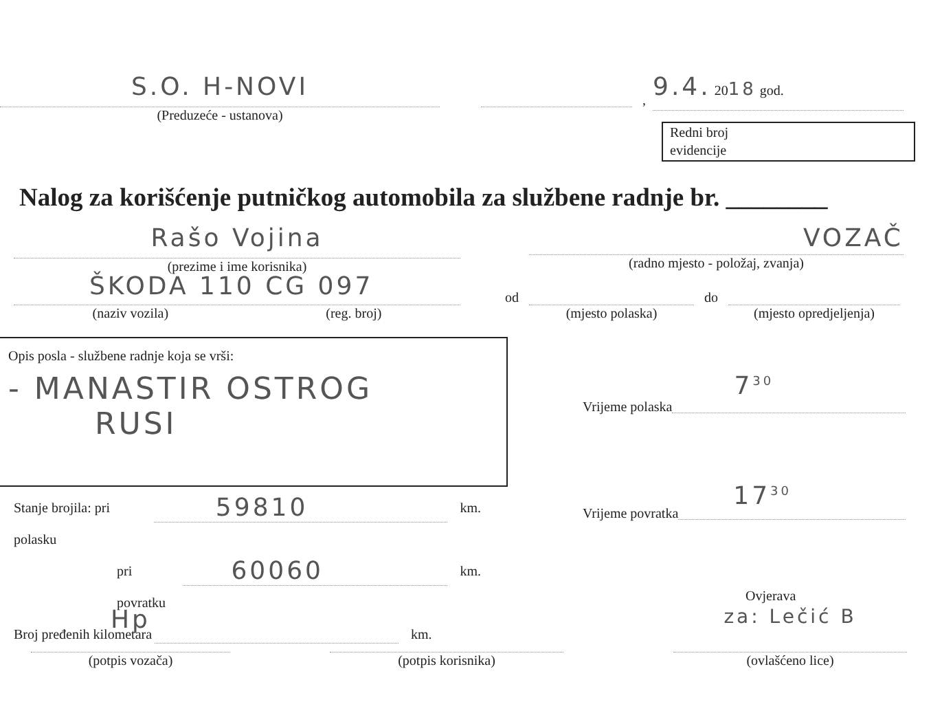S.O. H-NOVI
(Preduzeće - ustanova)
,
9.4. 2018 god.
Redni broj
evidencije
Nalog za korišćenje putničkog automobila za službene radnje br. ________
Rašo Vojina
(prezime i ime korisnika)
VOZAČ
(radno mjesto - položaj, zvanja)
ŠKODA 110 CG 097
(naziv vozila) (reg. broj)
od
(mjesto polaska)
do
(mjesto opredjeljenja)
Opis posla - službene radnje koja se vrši:
- MANASTIR OSTROG
RUSI
Vrijeme polaska
7<sup>30</sup>
Vrijeme povratka
17<sup>30</sup>
Stanje brojila: pri polasku
59810
km.
pri povratku
60060
km.
Broj pređenih kilometara
km.
Ovjerava
Hp
(potpis vozača)
(potpis korisnika)
za: Lečić B
(ovlašćeno lice)